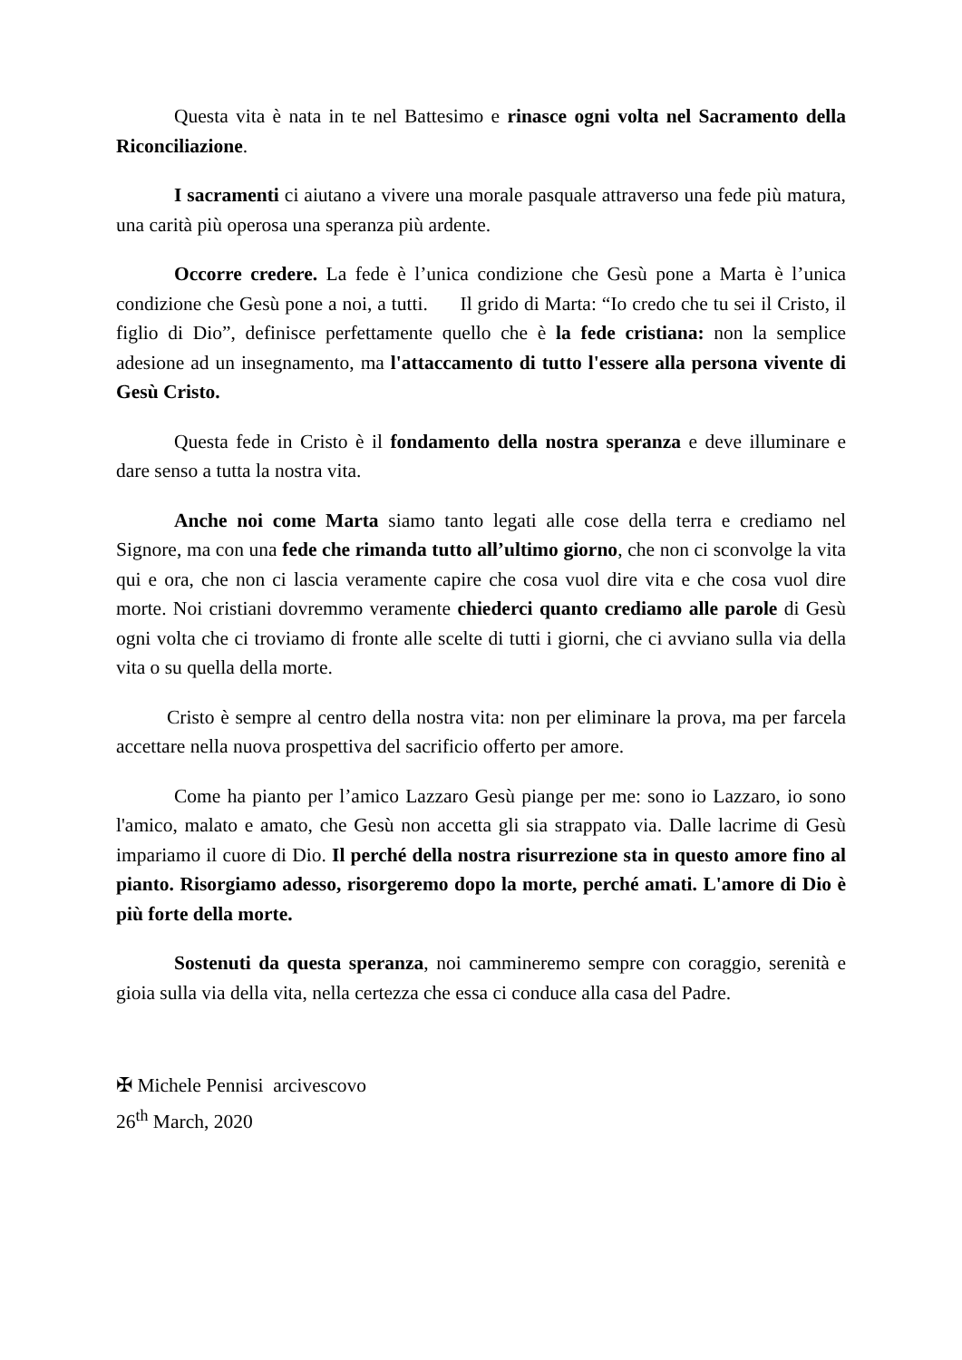Questa vita è nata in te nel Battesimo e rinasce ogni volta nel Sacramento della Riconciliazione.
I sacramenti ci aiutano a vivere una morale pasquale attraverso una fede più matura, una carità più operosa una speranza più ardente.
Occorre credere. La fede è l’unica condizione che Gesù pone a Marta è l’unica condizione che Gesù pone a noi, a tutti. Il grido di Marta: “Io credo che tu sei il Cristo, il figlio di Dio”, definisce perfettamente quello che è la fede cristiana: non la semplice adesione ad un insegnamento, ma l'attaccamento di tutto l'essere alla persona vivente di Gesù Cristo.
Questa fede in Cristo è il fondamento della nostra speranza e deve illuminare e dare senso a tutta la nostra vita.
Anche noi come Marta siamo tanto legati alle cose della terra e crediamo nel Signore, ma con una fede che rimanda tutto all’ultimo giorno, che non ci sconvolge la vita qui e ora, che non ci lascia veramente capire che cosa vuol dire vita e che cosa vuol dire morte. Noi cristiani dovremmo veramente chiederci quanto crediamo alle parole di Gesù ogni volta che ci troviamo di fronte alle scelte di tutti i giorni, che ci avviano sulla via della vita o su quella della morte.
Cristo è sempre al centro della nostra vita: non per eliminare la prova, ma per farcela accettare nella nuova prospettiva del sacrificio offerto per amore.
Come ha pianto per l’amico Lazzaro Gesù piange per me: sono io Lazzaro, io sono l'amico, malato e amato, che Gesù non accetta gli sia strappato via. Dalle lacrime di Gesù impariamo il cuore di Dio. Il perché della nostra risurrezione sta in questo amore fino al pianto. Risorgiamo adesso, risorgeremo dopo la morte, perché amati. L'amore di Dio è più forte della morte.
Sostenuti da questa speranza, noi cammineremo sempre con coraggio, serenità e gioia sulla via della vita, nella certezza che essa ci conduce alla casa del Padre.
✠ Michele Pennisi arcivescovo
26<sup>th</sup> March, 2020